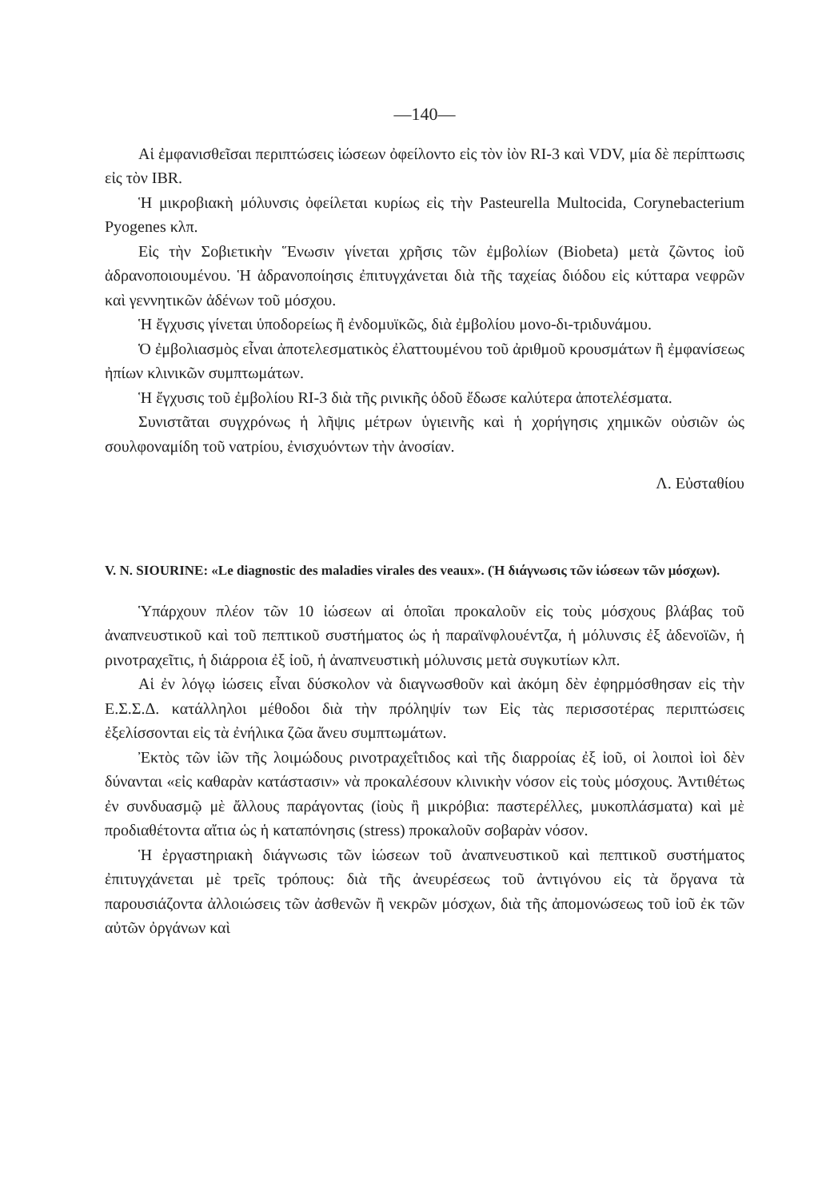—140—
Αἱ ἐμφανισθεῖσαι περιπτώσεις ἰώσεων ὀφείλοντο εἰς τὸν ἰὸν RI-3 καὶ VDV, μία δὲ περίπτωσις εἰς τὸν IBR.
Ἡ μικροβιακὴ μόλυνσις ὀφείλεται κυρίως εἰς τὴν Pasteurella Multocida, Corynebacterium Pyogenes κλπ.
Εἰς τὴν Σοβιετικὴν Ἕνωσιν γίνεται χρῆσις τῶν ἐμβολίων (Biobeta) μετὰ ζῶντος ἰοῦ ἀδρανοποιουμένου. Ἡ ἀδρανοποίησις ἐπιτυγχάνεται διὰ τῆς ταχείας διόδου εἰς κύτταρα νεφρῶν καὶ γεννητικῶν ἀδένων τοῦ μόσχου.
Ἡ ἔγχυσις γίνεται ὑποδορείως ἢ ἐνδομυϊκῶς, διὰ ἐμβολίου μονο-δι-τριδυνάμου.
Ὁ ἐμβολιασμὸς εἶναι ἀποτελεσματικὸς ἐλαττουμένου τοῦ ἀριθμοῦ κρουσμάτων ἢ ἐμφανίσεως ἠπίων κλινικῶν συμπτωμάτων.
Ἡ ἔγχυσις τοῦ ἐμβολίου RI-3 διὰ τῆς ρινικῆς ὁδοῦ ἔδωσε καλύτερα ἀποτελέσματα.
Συνιστᾶται συγχρόνως ἡ λῆψις μέτρων ὑγιεινῆς καὶ ἡ χορήγησις χημικῶν οὐσιῶν ὡς σουλφοναμίδη τοῦ νατρίου, ἐνισχυόντων τὴν ἀνοσίαν.
Λ. Εὐσταθίου
V. N. SIOURINE: «Le diagnostic des maladies virales des veaux». (Ἡ διάγνωσις τῶν ἰώσεων τῶν μόσχων).
Ὑπάρχουν πλέον τῶν 10 ἰώσεων αἱ ὁποῖαι προκαλοῦν εἰς τοὺς μόσχους βλάβας τοῦ ἀναπνευστικοῦ καὶ τοῦ πεπτικοῦ συστήματος ὡς ἡ παραϊνφλουέντζα, ἡ μόλυνσις ἐξ ἀδενοϊῶν, ἡ ρινοτραχεῖτις, ἡ διάρροια ἐξ ἰοῦ, ἡ ἀναπνευστικὴ μόλυνσις μετὰ συγκυτίων κλπ.
Αἱ ἐν λόγῳ ἰώσεις εἶναι δύσκολον νὰ διαγνωσθοῦν καὶ ἀκόμη δὲν ἐφηρμόσθησαν εἰς τὴν Ε.Σ.Σ.Δ. κατάλληλοι μέθοδοι διὰ τὴν πρόληψίν των Εἰς τὰς περισσοτέρας περιπτώσεις ἐξελίσσονται εἰς τὰ ἐνήλικα ζῶα ἄνευ συμπτωμάτων.
Ἐκτὸς τῶν ἰῶν τῆς λοιμώδους ρινοτραχεΐτιδος καὶ τῆς διαρροίας ἐξ ἰοῦ, οἱ λοιποὶ ἰοὶ δὲν δύνανται «εἰς καθαρὰν κατάστασιν» νὰ προκαλέσουν κλινικὴν νόσον εἰς τοὺς μόσχους. Ἀντιθέτως ἐν συνδυασμῷ μὲ ἄλλους παράγοντας (ἰοὺς ἢ μικρόβια: παστερέλλες, μυκοπλάσματα) καὶ μὲ προδιαθέτοντα αἴτια ὡς ἡ καταπόνησις (stress) προκαλοῦν σοβαρὰν νόσον.
Ἡ ἐργαστηριακὴ διάγνωσις τῶν ἰώσεων τοῦ ἀναπνευστικοῦ καὶ πεπτικοῦ συστήματος ἐπιτυγχάνεται μὲ τρεῖς τρόπους: διὰ τῆς ἀνευρέσεως τοῦ ἀντιγόνου εἰς τὰ ὄργανα τὰ παρουσιάζοντα ἀλλοιώσεις τῶν ἀσθενῶν ἢ νεκρῶν μόσχων, διὰ τῆς ἀπομονώσεως τοῦ ἰοῦ ἐκ τῶν αὐτῶν ὀργάνων καὶ